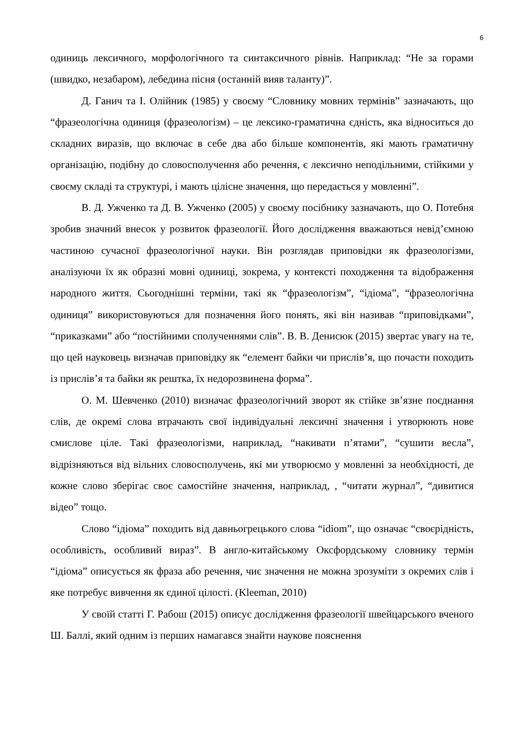6
одиниць лексичного, морфологічного та синтаксичного рівнів. Наприклад: “Не за горами (швидко, незабаром), лебедина пісня (останній вияв таланту)”.
Д. Ганич та І. Олійник (1985) у своєму “Словнику мовних термінів” зазначають, що “фразеологічна одиниця (фразеологізм) – це лексико-граматична єдність, яка відноситься до складних виразів, що включає в себе два або більше компонентів, які мають граматичну організацію, подібну до словосполучення або речення, є лексично неподільними, стійкими у своєму складі та структурі, і мають цілісне значення, що передається у мовленні”.
В. Д. Ужченко та Д. В. Ужченко (2005) у своєму посібнику зазначають, що О. Потебня зробив значний внесок у розвиток фразеології. Його дослідження вважаються невід’ємною частиною сучасної фразеологічної науки. Він розглядав приповідки як фразеологізми, аналізуючи їх як образні мовні одиниці, зокрема, у контексті походження та відображення народного життя. Сьогоднішні терміни, такі як “фразеологізм”, “ідіома”, “фразеологічна одиниця” використовуються для позначення його понять, які він називав “приповідками”, “приказками” або “постійними сполученнями слів”. В. В. Денисюк (2015) звертає увагу на те, що цей науковець визначав приповідку як “елемент байки чи прислів’я, що почасти походить із прислів’я та байки як рештка, їх недорозвинена форма”.
О. М. Шевченко (2010) визначає фразеологічний зворот як стійке зв’язне поєднання слів, де окремі слова втрачають свої індивідуальні лексичні значення і утворюють нове смислове ціле. Такі фразеологізми, наприклад, “накивати п’ятами”, “сушити весла”, відрізняються від вільних словосполучень, які ми утворюємо у мовленні за необхідності, де кожне слово зберігає своє самостійне значення, наприклад, , “читати журнал”, “дивитися відео” тощо.
Слово “ідіома” походить від давньогрецького слова “idiom”, що означає “своєрідність, особливість, особливий вираз”. В англо-китайському Оксфордському словнику термін “ідіома” описується як фраза або речення, чиє значення не можна зрозуміти з окремих слів і яке потребує вивчення як єдиної цілості. (Kleeman, 2010)
У своїй статті Г. Рабош (2015) описує дослідження фразеології швейцарського вченого Ш. Баллі, який одним із перших намагався знайти наукове пояснення